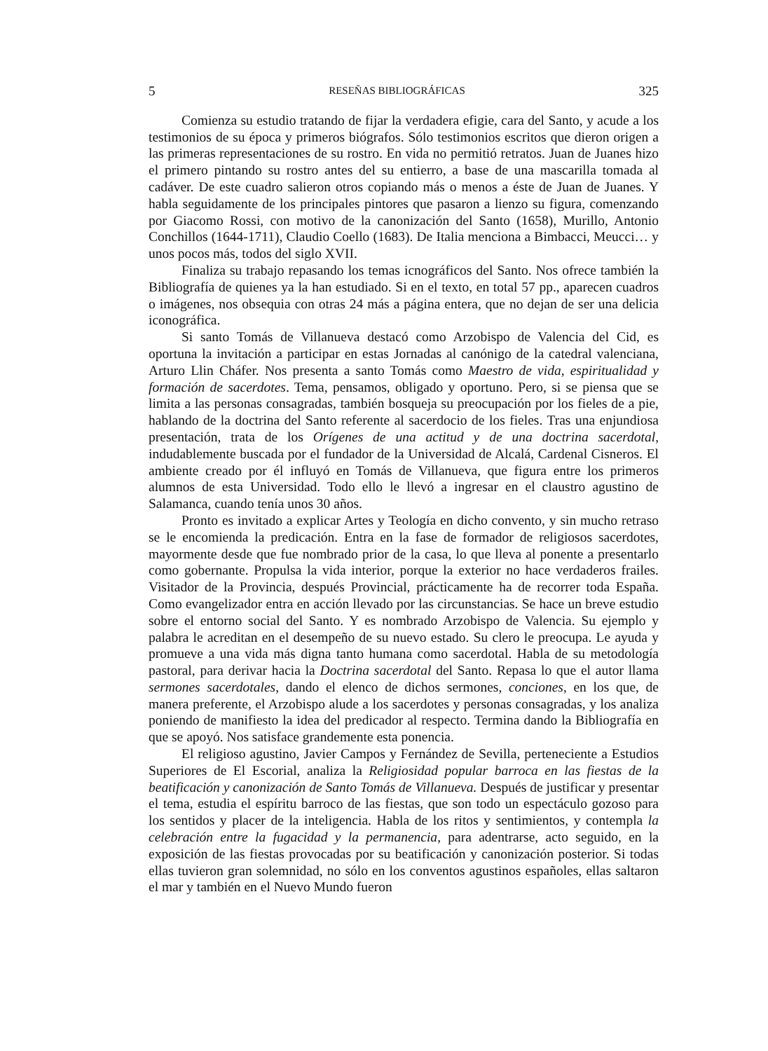5 RESEÑAS BIBLIOGRÁFICAS 325
Comienza su estudio tratando de fijar la verdadera efigie, cara del Santo, y acude a los testimonios de su época y primeros biógrafos. Sólo testimonios escritos que dieron origen a las primeras representaciones de su rostro. En vida no permitió retratos. Juan de Juanes hizo el primero pintando su rostro antes del su entierro, a base de una mascarilla tomada al cadáver. De este cuadro salieron otros copiando más o menos a éste de Juan de Juanes. Y habla seguidamente de los principales pintores que pasaron a lienzo su figura, comenzando por Giacomo Rossi, con motivo de la canonización del Santo (1658), Murillo, Antonio Conchillos (1644-1711), Claudio Coello (1683). De Italia menciona a Bimbacci, Meucci… y unos pocos más, todos del siglo XVII.
Finaliza su trabajo repasando los temas icnográficos del Santo. Nos ofrece también la Bibliografía de quienes ya la han estudiado. Si en el texto, en total 57 pp., aparecen cuadros o imágenes, nos obsequia con otras 24 más a página entera, que no dejan de ser una delicia iconográfica.
Si santo Tomás de Villanueva destacó como Arzobispo de Valencia del Cid, es oportuna la invitación a participar en estas Jornadas al canónigo de la catedral valenciana, Arturo Llin Cháfer. Nos presenta a santo Tomás como Maestro de vida, espiritualidad y formación de sacerdotes. Tema, pensamos, obligado y oportuno. Pero, si se piensa que se limita a las personas consagradas, también bosqueja su preocupación por los fieles de a pie, hablando de la doctrina del Santo referente al sacerdocio de los fieles. Tras una enjundiosa presentación, trata de los Orígenes de una actitud y de una doctrina sacerdotal, indudablemente buscada por el fundador de la Universidad de Alcalá, Cardenal Cisneros. El ambiente creado por él influyó en Tomás de Villanueva, que figura entre los primeros alumnos de esta Universidad. Todo ello le llevó a ingresar en el claustro agustino de Salamanca, cuando tenía unos 30 años.
Pronto es invitado a explicar Artes y Teología en dicho convento, y sin mucho retraso se le encomienda la predicación. Entra en la fase de formador de religiosos sacerdotes, mayormente desde que fue nombrado prior de la casa, lo que lleva al ponente a presentarlo como gobernante. Propulsa la vida interior, porque la exterior no hace verdaderos frailes. Visitador de la Provincia, después Provincial, prácticamente ha de recorrer toda España. Como evangelizador entra en acción llevado por las circunstancias. Se hace un breve estudio sobre el entorno social del Santo. Y es nombrado Arzobispo de Valencia. Su ejemplo y palabra le acreditan en el desempeño de su nuevo estado. Su clero le preocupa. Le ayuda y promueve a una vida más digna tanto humana como sacerdotal. Habla de su metodología pastoral, para derivar hacia la Doctrina sacerdotal del Santo. Repasa lo que el autor llama sermones sacerdotales, dando el elenco de dichos sermones, conciones, en los que, de manera preferente, el Arzobispo alude a los sacerdotes y personas consagradas, y los analiza poniendo de manifiesto la idea del predicador al respecto. Termina dando la Bibliografía en que se apoyó. Nos satisface grandemente esta ponencia.
El religioso agustino, Javier Campos y Fernández de Sevilla, perteneciente a Estudios Superiores de El Escorial, analiza la Religiosidad popular barroca en las fiestas de la beatificación y canonización de Santo Tomás de Villanueva. Después de justificar y presentar el tema, estudia el espíritu barroco de las fiestas, que son todo un espectáculo gozoso para los sentidos y placer de la inteligencia. Habla de los ritos y sentimientos, y contempla la celebración entre la fugacidad y la permanencia, para adentrarse, acto seguido, en la exposición de las fiestas provocadas por su beatificación y canonización posterior. Si todas ellas tuvieron gran solemnidad, no sólo en los conventos agustinos españoles, ellas saltaron el mar y también en el Nuevo Mundo fueron